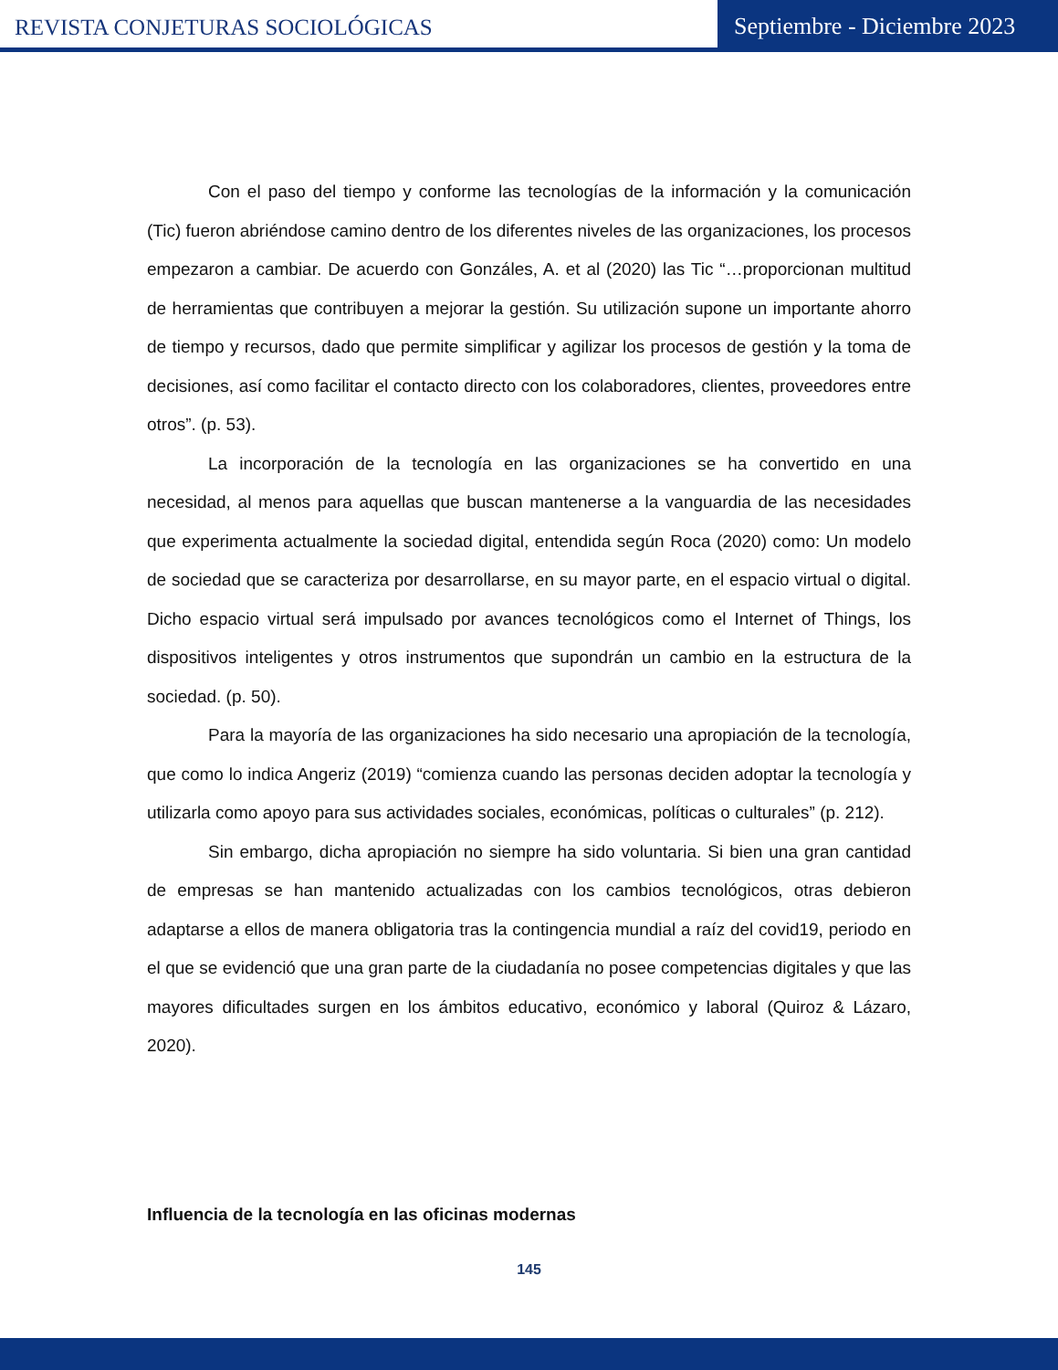REVISTA CONJETURAS SOCIOLÓGICAS
Septiembre - Diciembre 2023
Con el paso del tiempo y conforme las tecnologías de la información y la comunicación (Tic) fueron abriéndose camino dentro de los diferentes niveles de las organizaciones, los procesos empezaron a cambiar. De acuerdo con Gonzáles, A. et al (2020) las Tic “…proporcionan multitud de herramientas que contribuyen a mejorar la gestión. Su utilización supone un importante ahorro de tiempo y recursos, dado que permite simplificar y agilizar los procesos de gestión y la toma de decisiones, así como facilitar el contacto directo con los colaboradores, clientes, proveedores entre otros”. (p. 53).
La incorporación de la tecnología en las organizaciones se ha convertido en una necesidad, al menos para aquellas que buscan mantenerse a la vanguardia de las necesidades que experimenta actualmente la sociedad digital, entendida según Roca (2020) como: Un modelo de sociedad que se caracteriza por desarrollarse, en su mayor parte, en el espacio virtual o digital. Dicho espacio virtual será impulsado por avances tecnológicos como el Internet of Things, los dispositivos inteligentes y otros instrumentos que supondrán un cambio en la estructura de la sociedad. (p. 50).
Para la mayoría de las organizaciones ha sido necesario una apropiación de la tecnología, que como lo indica Angeriz (2019) “comienza cuando las personas deciden adoptar la tecnología y utilizarla como apoyo para sus actividades sociales, económicas, políticas o culturales” (p. 212).
Sin embargo, dicha apropiación no siempre ha sido voluntaria. Si bien una gran cantidad de empresas se han mantenido actualizadas con los cambios tecnológicos, otras debieron adaptarse a ellos de manera obligatoria tras la contingencia mundial a raíz del covid19, periodo en el que se evidenció que una gran parte de la ciudadanía no posee competencias digitales y que las mayores dificultades surgen en los ámbitos educativo, económico y laboral (Quiroz & Lázaro, 2020).
Influencia de la tecnología en las oficinas modernas
145